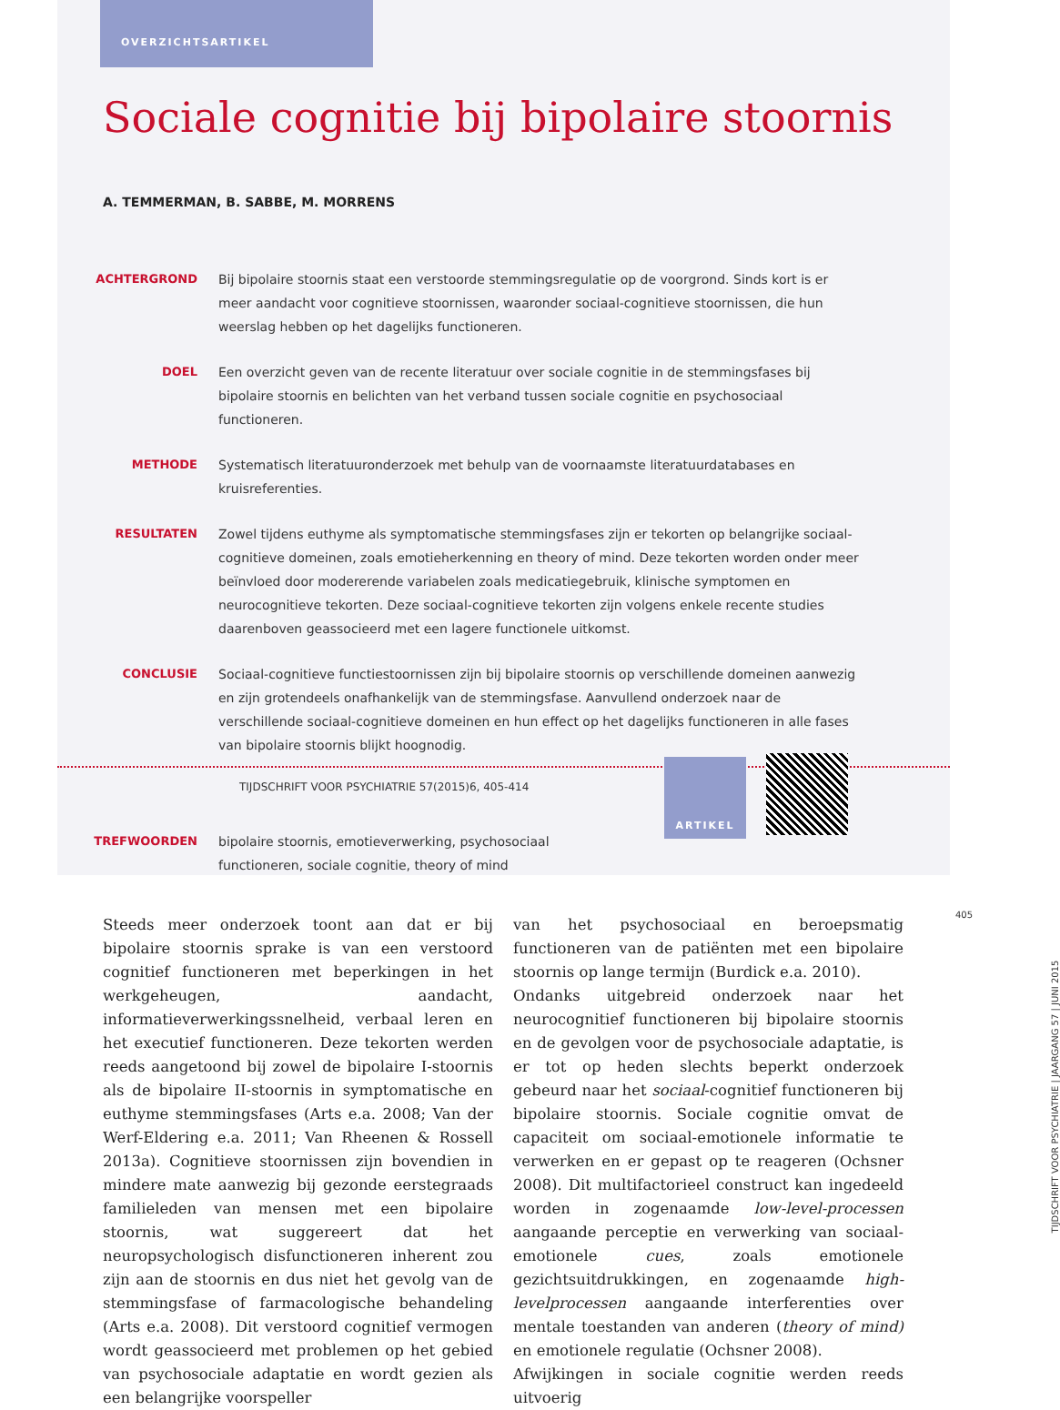OVERZICHTSARTIKEL
Sociale cognitie bij bipolaire stoornis
A. TEMMERMAN, B. SABBE, M. MORRENS
ACHTERGROND Bij bipolaire stoornis staat een verstoorde stemmingsregulatie op de voorgrond. Sinds kort is er meer aandacht voor cognitieve stoornissen, waaronder sociaal-cognitieve stoornissen, die hun weerslag hebben op het dagelijks functioneren.
DOEL Een overzicht geven van de recente literatuur over sociale cognitie in de stemmingsfases bij bipolaire stoornis en belichten van het verband tussen sociale cognitie en psychosociaal functioneren.
METHODE Systematisch literatuuronderzoek met behulp van de voornaamste literatuurdatabases en kruisreferenties.
RESULTATEN Zowel tijdens euthyme als symptomatische stemmingsfases zijn er tekorten op belangrijke sociaal-cognitieve domeinen, zoals emotieherkenning en theory of mind. Deze tekorten worden onder meer beïnvloed door modererende variabelen zoals medicatiegebruik, klinische symptomen en neurocognitieve tekorten. Deze sociaal-cognitieve tekorten zijn volgens enkele recente studies daarenboven geassocieerd met een lagere functionele uitkomst.
CONCLUSIE Sociaal-cognitieve functiestoornissen zijn bij bipolaire stoornis op verschillende domeinen aanwezig en zijn grotendeels onafhankelijk van de stemmingsfase. Aanvullend onderzoek naar de verschillende sociaal-cognitieve domeinen en hun effect op het dagelijks functioneren in alle fases van bipolaire stoornis blijkt hoognodig.
TIJDSCHRIFT VOOR PSYCHIATRIE 57(2015)6, 405-414
TREFWOORDEN bipolaire stoornis, emotieverwerking, psychosociaal functioneren, sociale cognitie, theory of mind
ARTIKEL
Steeds meer onderzoek toont aan dat er bij bipolaire stoornis sprake is van een verstoord cognitief functioneren met beperkingen in het werkgeheugen, aandacht, informatieverwerkingssnelheid, verbaal leren en het executief functioneren. Deze tekorten werden reeds aangetoond bij zowel de bipolaire I-stoornis als de bipolaire II-stoornis in symptomatische en euthyme stemmingsfases (Arts e.a. 2008; Van der Werf-Eldering e.a. 2011; Van Rheenen & Rossell 2013a). Cognitieve stoornissen zijn bovendien in mindere mate aanwezig bij gezonde eerstegraads familieleden van mensen met een bipolaire stoornis, wat suggereert dat het neuropsychologisch disfunctioneren inherent zou zijn aan de stoornis en dus niet het gevolg van de stemmingsfase of farmacologische behandeling (Arts e.a. 2008). Dit verstoord cognitief vermogen wordt geassocieerd met problemen op het gebied van psychosociale adaptatie en wordt gezien als een belangrijke voorspeller
van het psychosociaal en beroepsmatig functioneren van de patiënten met een bipolaire stoornis op lange termijn (Burdick e.a. 2010).
Ondanks uitgebreid onderzoek naar het neurocognitief functioneren bij bipolaire stoornis en de gevolgen voor de psychosociale adaptatie, is er tot op heden slechts beperkt onderzoek gebeurd naar het sociaal-cognitief functioneren bij bipolaire stoornis. Sociale cognitie omvat de capaciteit om sociaal-emotionele informatie te verwerken en er gepast op te reageren (Ochsner 2008). Dit multifactorieel construct kan ingedeeld worden in zogenaamde low-level-processen aangaande perceptie en verwerking van sociaal-emotionele cues, zoals emotionele gezichtsuitdrukkingen, en zogenaamde high-levelprocessen aangaande interferenties over mentale toestanden van anderen (theory of mind) en emotionele regulatie (Ochsner 2008).
Afwijkingen in sociale cognitie werden reeds uitvoerig
405
TIJDSCHRIFT VOOR PSYCHIATRIE | JAARGANG 57 | JUNI 2015